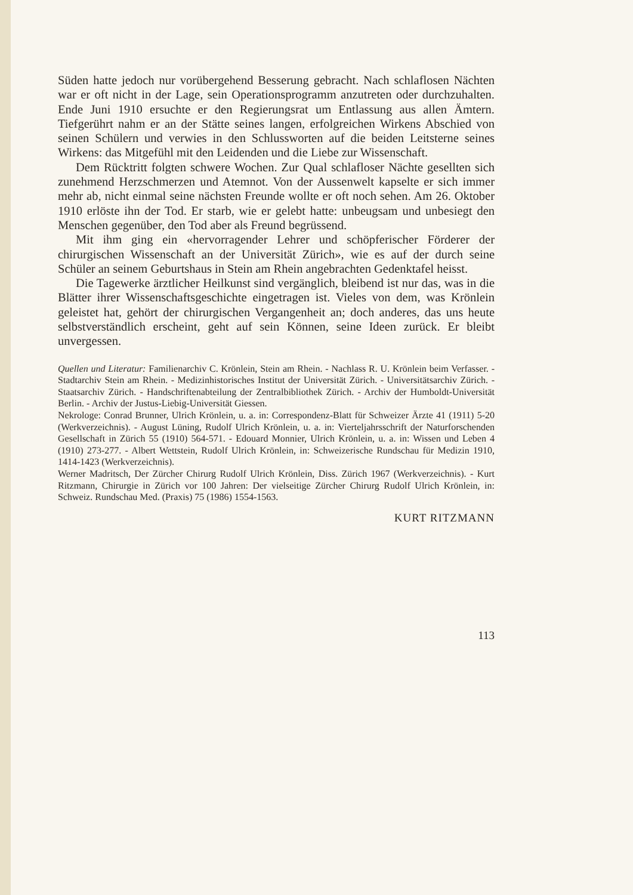Süden hatte jedoch nur vorübergehend Besserung gebracht. Nach schlaflosen Nächten war er oft nicht in der Lage, sein Operationsprogramm anzutreten oder durchzuhalten. Ende Juni 1910 ersuchte er den Regierungsrat um Entlassung aus allen Ämtern. Tiefgerührt nahm er an der Stätte seines langen, erfolgreichen Wirkens Abschied von seinen Schülern und verwies in den Schlussworten auf die beiden Leitsterne seines Wirkens: das Mitgefühl mit den Leidenden und die Liebe zur Wissenschaft.
Dem Rücktritt folgten schwere Wochen. Zur Qual schlafloser Nächte gesellten sich zunehmend Herzschmerzen und Atemnot. Von der Aussenwelt kapselte er sich immer mehr ab, nicht einmal seine nächsten Freunde wollte er oft noch sehen. Am 26. Oktober 1910 erlöste ihn der Tod. Er starb, wie er gelebt hatte: unbeugsam und unbesiegt den Menschen gegenüber, den Tod aber als Freund begrüssend.
Mit ihm ging ein «hervorragender Lehrer und schöpferischer Förderer der chirurgischen Wissenschaft an der Universität Zürich», wie es auf der durch seine Schüler an seinem Geburtshaus in Stein am Rhein angebrachten Gedenktafel heisst.
Die Tagewerke ärztlicher Heilkunst sind vergänglich, bleibend ist nur das, was in die Blätter ihrer Wissenschaftsgeschichte eingetragen ist. Vieles von dem, was Krönlein geleistet hat, gehört der chirurgischen Vergangenheit an; doch anderes, das uns heute selbstverständlich erscheint, geht auf sein Können, seine Ideen zurück. Er bleibt unvergessen.
Quellen und Literatur: Familienarchiv C. Krönlein, Stein am Rhein. - Nachlass R. U. Krönlein beim Verfasser. - Stadtarchiv Stein am Rhein. - Medizinhistorisches Institut der Universität Zürich. - Universitätsarchiv Zürich. - Staatsarchiv Zürich. - Handschriftenabteilung der Zentralbibliothek Zürich. - Archiv der Humboldt-Universität Berlin. - Archiv der Justus-Liebig-Universität Giessen.
Nekrologe: Conrad Brunner, Ulrich Krönlein, u. a. in: Correspondenz-Blatt für Schweizer Ärzte 41 (1911) 5-20 (Werkverzeichnis). - August Lüning, Rudolf Ulrich Krönlein, u. a. in: Vierteljahrsschrift der Naturforschenden Gesellschaft in Zürich 55 (1910) 564-571. - Edouard Monnier, Ulrich Krönlein, u. a. in: Wissen und Leben 4 (1910) 273-277. - Albert Wettstein, Rudolf Ulrich Krönlein, in: Schweizerische Rundschau für Medizin 1910, 1414-1423 (Werkverzeichnis).
Werner Madritsch, Der Zürcher Chirurg Rudolf Ulrich Krönlein, Diss. Zürich 1967 (Werkverzeichnis). - Kurt Ritzmann, Chirurgie in Zürich vor 100 Jahren: Der vielseitige Zürcher Chirurg Rudolf Ulrich Krönlein, in: Schweiz. Rundschau Med. (Praxis) 75 (1986) 1554-1563.
KURT RITZMANN
113